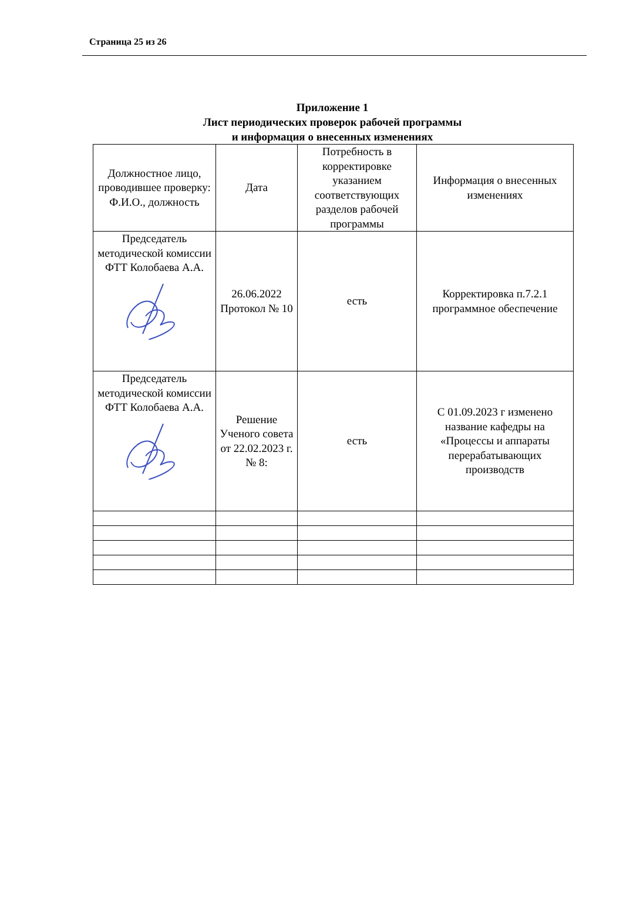Страница 25 из 26
Приложение 1
Лист периодических проверок рабочей программы
и информация о внесенных изменениях
| Должностное лицо, проводившее проверку: Ф.И.О., должность | Дата | Потребность в корректировке указанием соответствующих разделов рабочей программы | Информация о внесенных изменениях |
| --- | --- | --- | --- |
| Председатель методической комиссии ФТТ Колобаева А.А. | 26.06.2022 Протокол № 10 | есть | Корректировка п.7.2.1 программное обеспечение |
| Председатель методической комиссии ФТТ Колобаева А.А. | Решение Ученого совета от 22.02.2023 г. № 8: | есть | С 01.09.2023 г изменено название кафедры на «Процессы и аппараты перерабатывающих производств |